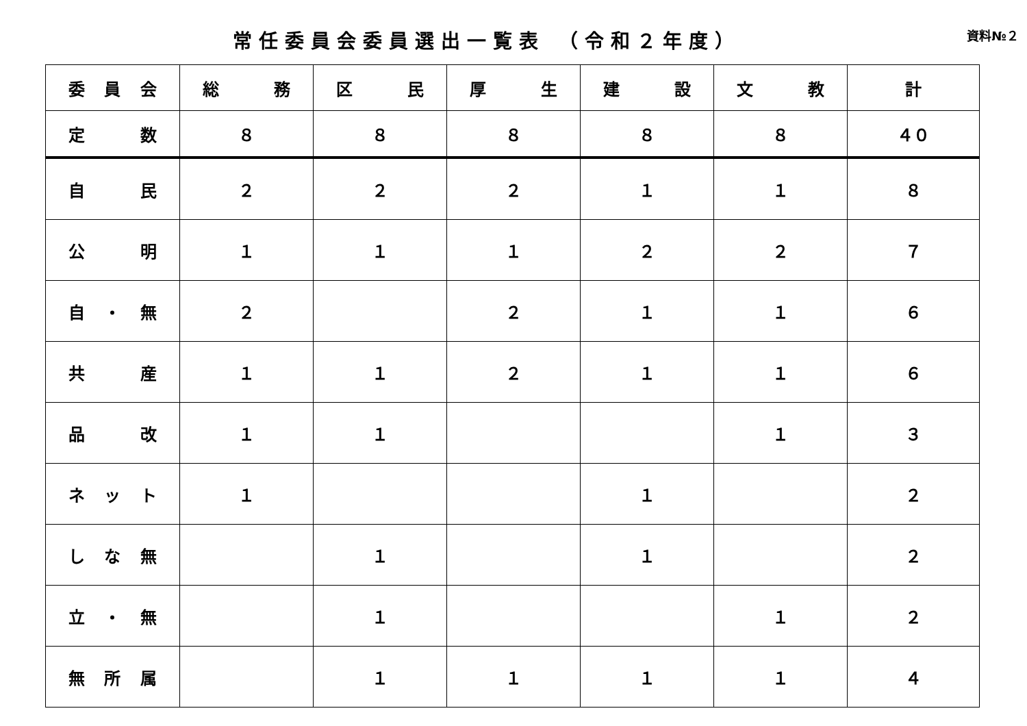常任委員会委員選出一覧表 （令和２年度）
資料№２
| 委 員 会 | 総 務 | 区 民 | 厚 生 | 建 設 | 文 教 | 計 |
| --- | --- | --- | --- | --- | --- | --- |
| 定 数 | ８ | ８ | ８ | ８ | ８ | ４０ |
| 自 民 | ２ | ２ | ２ | １ | １ | ８ |
| 公 明 | １ | １ | １ | ２ | ２ | ７ |
| 自 ・ 無 | ２ | | ２ | １ | １ | ６ |
| 共 産 | １ | １ | ２ | １ | １ | ６ |
| 品 改 | １ | １ | | | １ | ３ |
| ネ ッ ト | １ | | | １ | | ２ |
| し な 無 | | １ | | １ | | ２ |
| 立 ・ 無 | | １ | | | １ | ２ |
| 無 所 属 | | １ | １ | １ | １ | ４ |